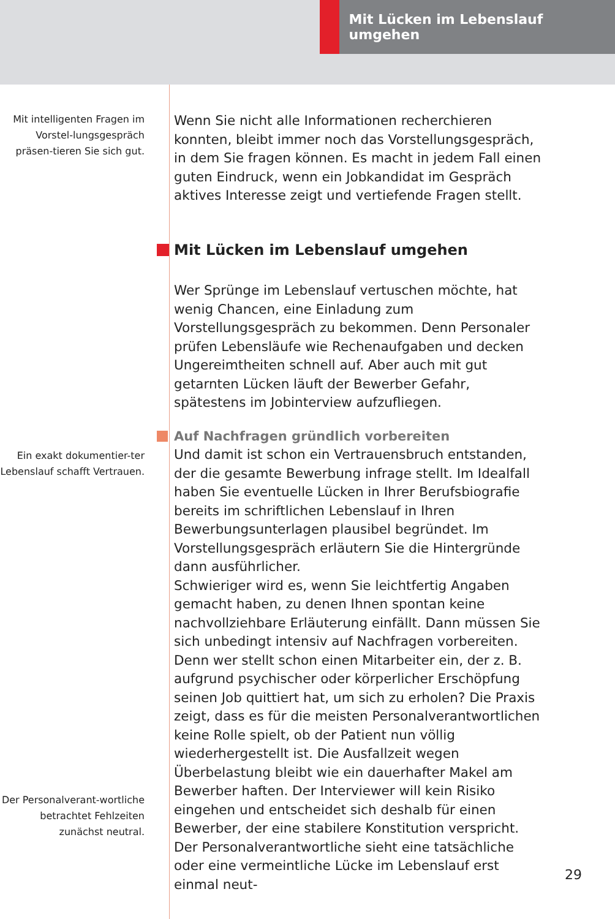Mit Lücken im Lebenslauf umgehen
Mit intelligenten Fragen im Vorstel-lungsgespräch präsen-tieren Sie sich gut.
Wenn Sie nicht alle Informationen recherchieren konnten, bleibt immer noch das Vorstellungsgespräch, in dem Sie fragen können. Es macht in jedem Fall einen guten Eindruck, wenn ein Jobkandidat im Gespräch aktives Interesse zeigt und vertiefende Fragen stellt.
Mit Lücken im Lebenslauf umgehen
Wer Sprünge im Lebenslauf vertuschen möchte, hat wenig Chancen, eine Einladung zum Vorstellungsgespräch zu bekommen. Denn Personaler prüfen Lebensläufe wie Rechenaufgaben und decken Ungereimtheiten schnell auf. Aber auch mit gut getarnten Lücken läuft der Bewerber Gefahr, spätestens im Jobinterview aufzufliegen.
Auf Nachfragen gründlich vorbereiten
Ein exakt dokumentier-ter Lebenslauf schafft Vertrauen.
Der Personalverant-wortliche betrachtet Fehlzeiten zunächst neutral.
Und damit ist schon ein Vertrauensbruch entstanden, der die gesamte Bewerbung infrage stellt. Im Idealfall haben Sie eventuelle Lücken in Ihrer Berufsbiografie bereits im schriftlichen Lebenslauf in Ihren Bewerbungsunterlagen plausibel begründet. Im Vorstellungsgespräch erläutern Sie die Hintergründe dann ausführlicher.
Schwieriger wird es, wenn Sie leichtfertig Angaben gemacht haben, zu denen Ihnen spontan keine nachvollziehbare Erläuterung einfällt. Dann müssen Sie sich unbedingt intensiv auf Nachfragen vorbereiten.
Denn wer stellt schon einen Mitarbeiter ein, der z. B. aufgrund psychischer oder körperlicher Erschöpfung seinen Job quittiert hat, um sich zu erholen? Die Praxis zeigt, dass es für die meisten Personalverantwortlichen keine Rolle spielt, ob der Patient nun völlig wiederhergestellt ist. Die Ausfallzeit wegen Überbelastung bleibt wie ein dauerhafter Makel am Bewerber haften. Der Interviewer will kein Risiko eingehen und entscheidet sich deshalb für einen Bewerber, der eine stabilere Konstitution verspricht.
Der Personalverantwortliche sieht eine tatsächliche oder eine vermeintliche Lücke im Lebenslauf erst einmal neut-
29